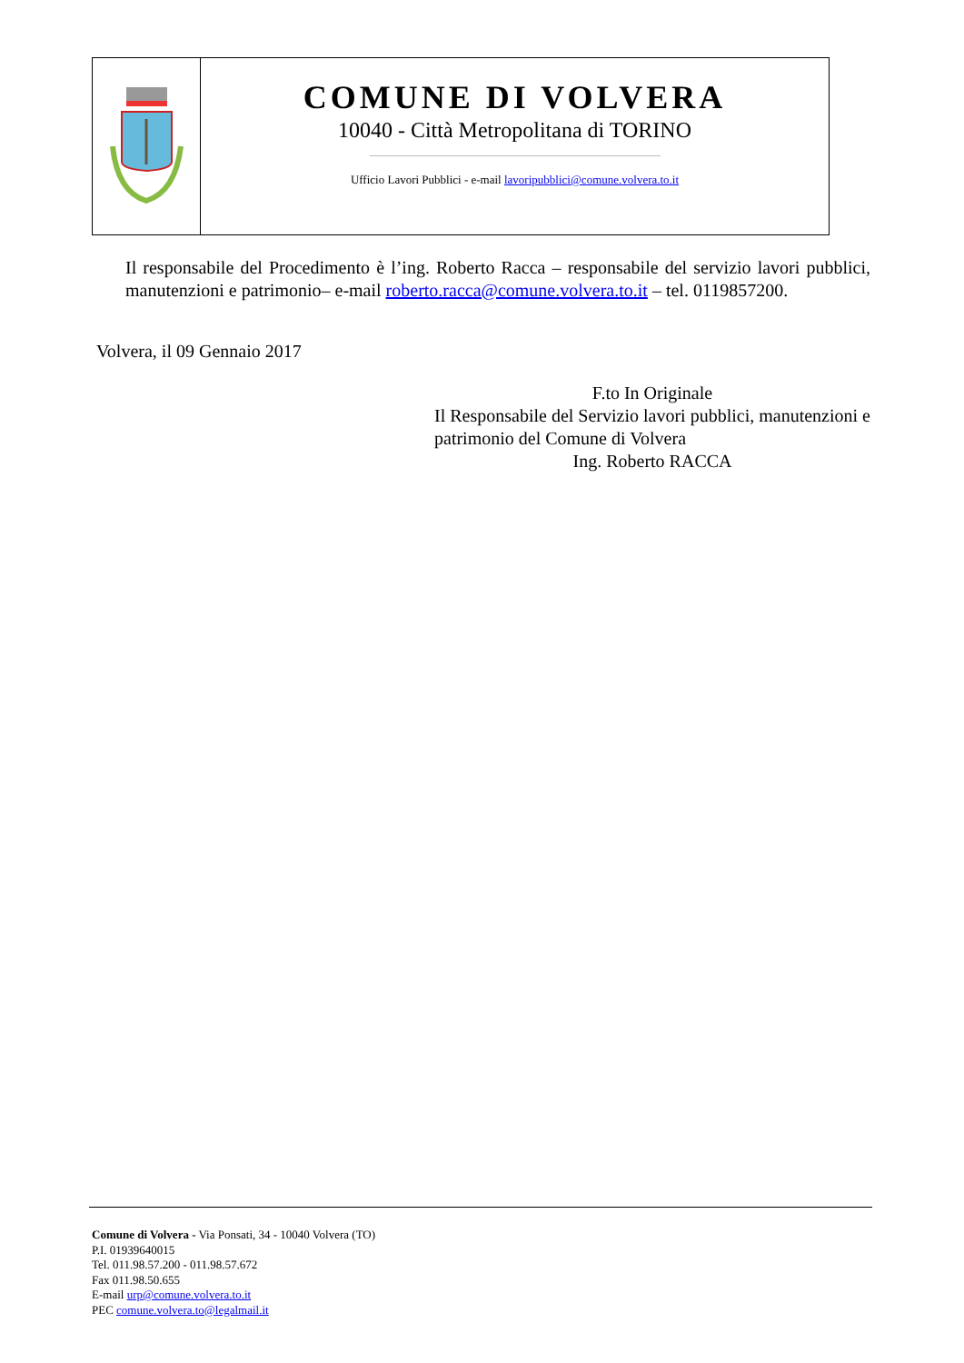COMUNE DI VOLVERA
10040 - Città Metropolitana di TORINO
Ufficio Lavori Pubblici - e-mail lavoripubblici@comune.volvera.to.it
Il responsabile del Procedimento è l’ing. Roberto Racca – responsabile del servizio lavori pubblici, manutenzioni e patrimonio– e-mail roberto.racca@comune.volvera.to.it – tel. 0119857200.
Volvera, il 09 Gennaio 2017
F.to In Originale
Il Responsabile del Servizio lavori pubblici, manutenzioni e patrimonio del Comune di Volvera
Ing. Roberto RACCA
Comune di Volvera - Via Ponsati, 34 - 10040 Volvera (TO)
P.I. 01939640015
Tel. 011.98.57.200 - 011.98.57.672
Fax 011.98.50.655
E-mail urp@comune.volvera.to.it
PEC comune.volvera.to@legalmail.it